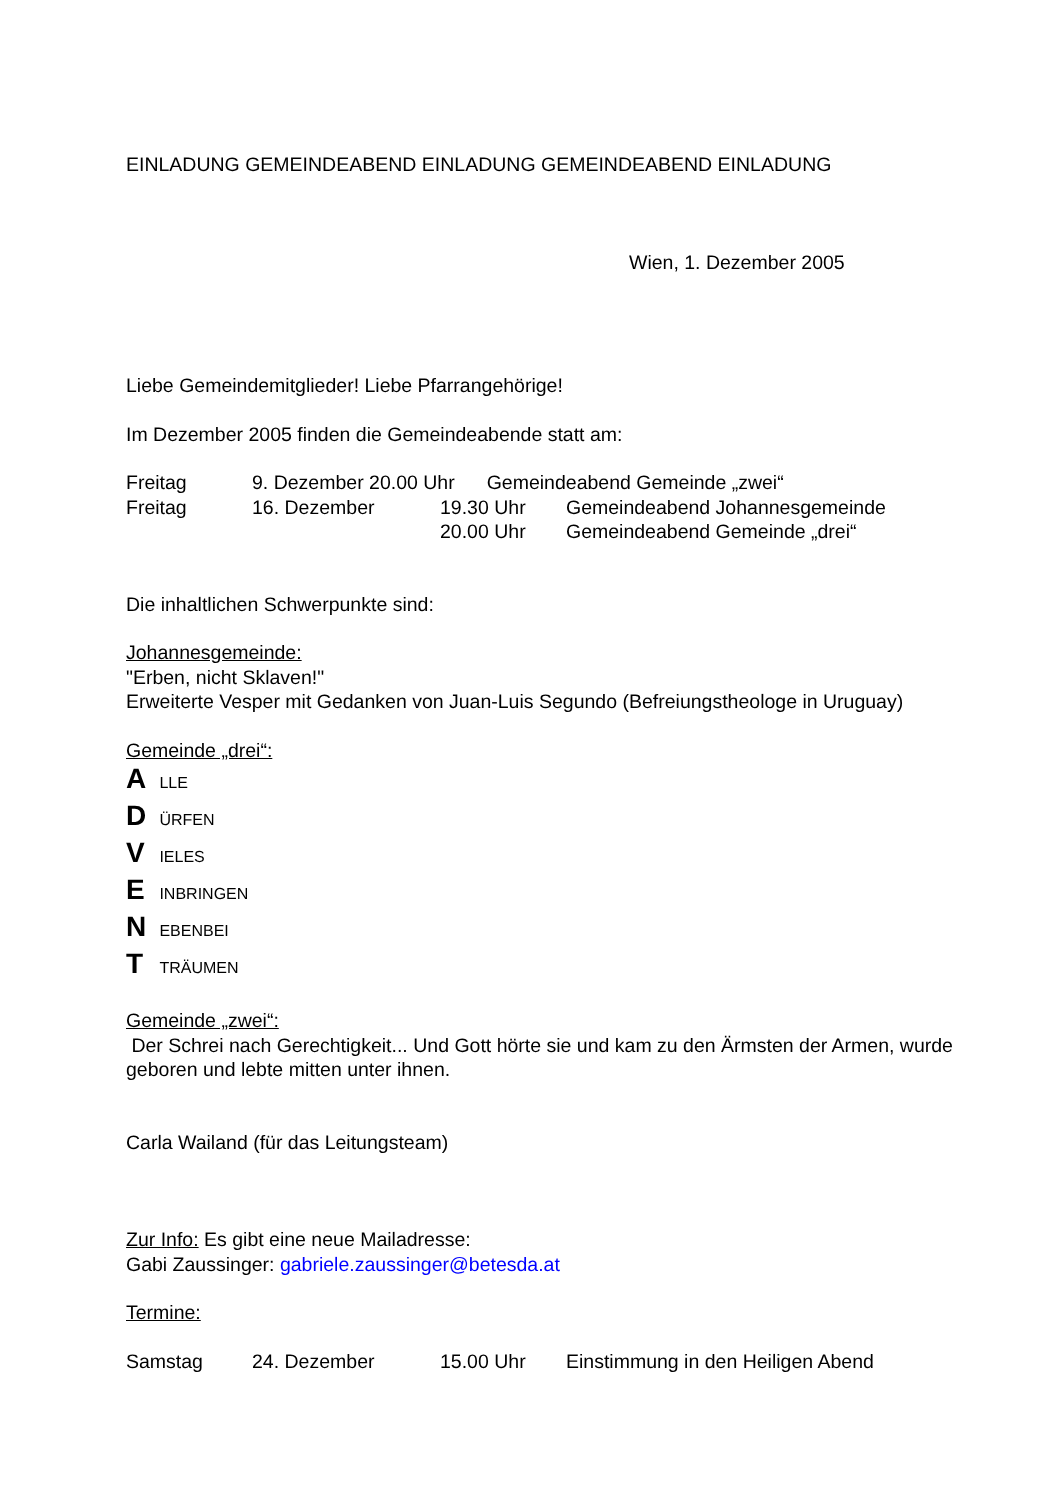EINLADUNG GEMEINDEABEND EINLADUNG GEMEINDEABEND EINLADUNG
Wien, 1. Dezember 2005
Liebe Gemeindemitglieder! Liebe Pfarrangehörige!
Im Dezember 2005 finden die Gemeindeabende statt am:
Freitag 9. Dezember 20.00 Uhr Gemeindeabend Gemeinde „zwei“
Freitag 16. Dezember 19.30 Uhr Gemeindeabend Johannesgemeinde
20.00 Uhr Gemeindeabend Gemeinde „drei“
Die inhaltlichen Schwerpunkte sind:
Johannesgemeinde:
"Erben, nicht Sklaven!"
Erweiterte Vesper mit Gedanken von Juan-Luis Segundo (Befreiungstheologe in Uruguay)
Gemeinde „drei“:
A LLE
D ÜRFEN
V IELES
E INBRINGEN
N EBENBEI
T TRÄUMEN
Gemeinde „zwei“:
Der Schrei nach Gerechtigkeit... Und Gott hörte sie und kam zu den Ärmsten der Armen, wurde geboren und lebte mitten unter ihnen.
Carla Wailand (für das Leitungsteam)
Zur Info: Es gibt eine neue Mailadresse:
Gabi Zaussinger: gabriele.zaussinger@betesda.at
Termine:
Samstag 24. Dezember 15.00 Uhr Einstimmung in den Heiligen Abend